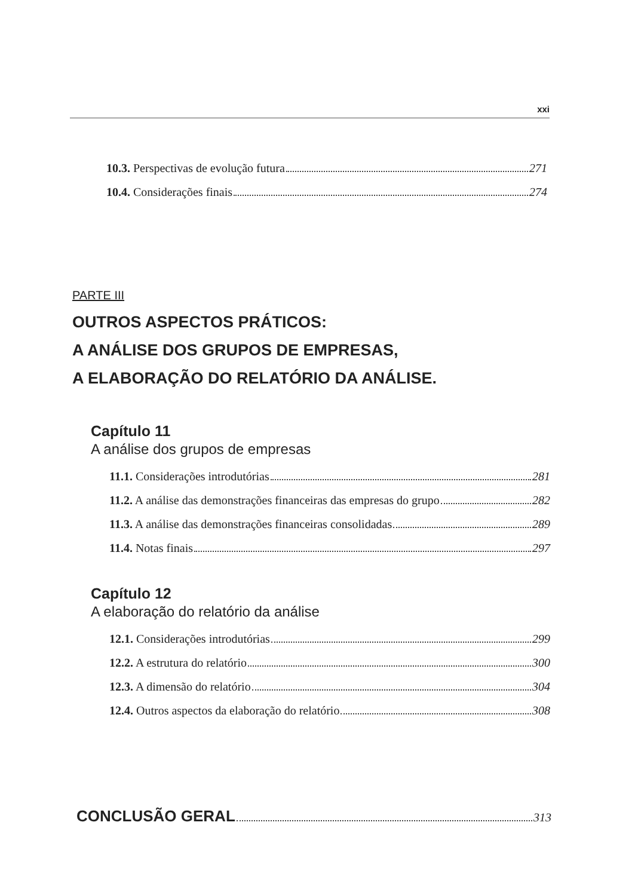xxi
10.3. Perspectivas de evolução futura 271
10.4. Considerações finais 274
PARTE III
OUTROS ASPECTOS PRÁTICOS:
A ANÁLISE DOS GRUPOS DE EMPRESAS,
A ELABORAÇÃO DO RELATÓRIO DA ANÁLISE.
Capítulo 11
A análise dos grupos de empresas
11.1. Considerações introdutórias 281
11.2. A análise das demonstrações financeiras das empresas do grupo 282
11.3. A análise das demonstrações financeiras consolidadas 289
11.4. Notas finais 297
Capítulo 12
A elaboração do relatório da análise
12.1. Considerações introdutórias 299
12.2. A estrutura do relatório 300
12.3. A dimensão do relatório 304
12.4. Outros aspectos da elaboração do relatório 308
CONCLUSÃO GERAL 313